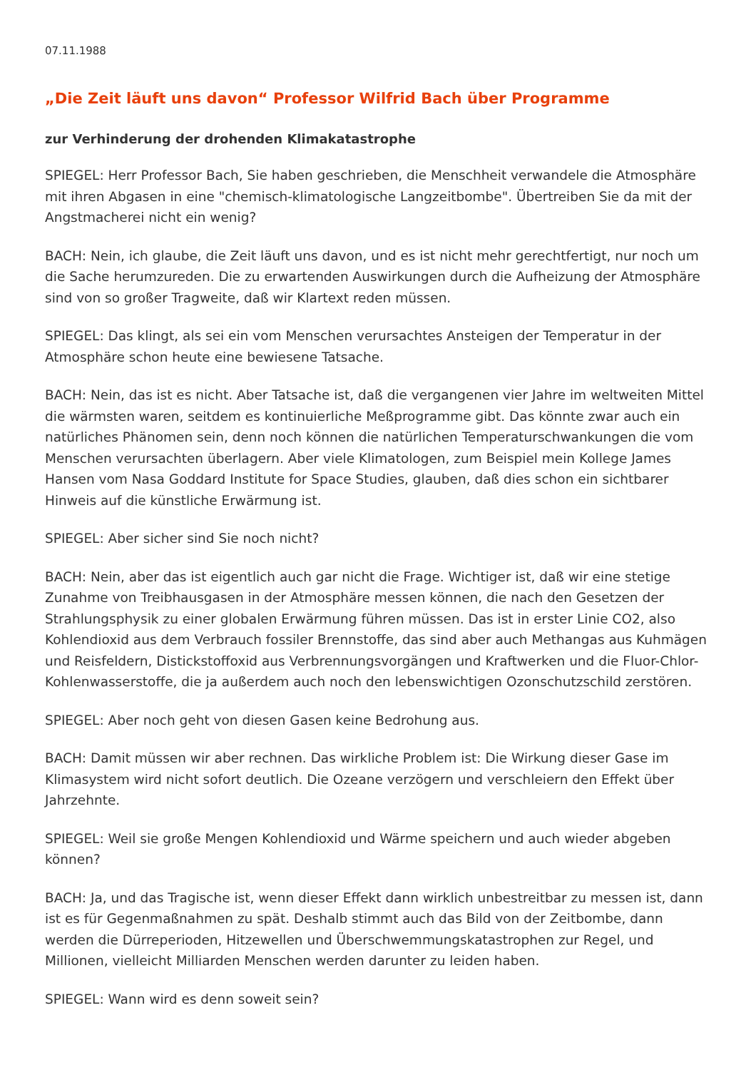07.11.1988
„Die Zeit läuft uns davon“ Professor Wilfrid Bach über Programme
zur Verhinderung der drohenden Klimakatastrophe
SPIEGEL: Herr Professor Bach, Sie haben geschrieben, die Menschheit verwandele die Atmosphäre mit ihren Abgasen in eine "chemisch-klimatologische Langzeitbombe". Übertreiben Sie da mit der Angstmacherei nicht ein wenig?
BACH: Nein, ich glaube, die Zeit läuft uns davon, und es ist nicht mehr gerechtfertigt, nur noch um die Sache herumzureden. Die zu erwartenden Auswirkungen durch die Aufheizung der Atmosphäre sind von so großer Tragweite, daß wir Klartext reden müssen.
SPIEGEL: Das klingt, als sei ein vom Menschen verursachtes Ansteigen der Temperatur in der Atmosphäre schon heute eine bewiesene Tatsache.
BACH: Nein, das ist es nicht. Aber Tatsache ist, daß die vergangenen vier Jahre im weltweiten Mittel die wärmsten waren, seitdem es kontinuierliche Meßprogramme gibt. Das könnte zwar auch ein natürliches Phänomen sein, denn noch können die natürlichen Temperaturschwankungen die vom Menschen verursachten überlagern. Aber viele Klimatologen, zum Beispiel mein Kollege James Hansen vom Nasa Goddard Institute for Space Studies, glauben, daß dies schon ein sichtbarer Hinweis auf die künstliche Erwärmung ist.
SPIEGEL: Aber sicher sind Sie noch nicht?
BACH: Nein, aber das ist eigentlich auch gar nicht die Frage. Wichtiger ist, daß wir eine stetige Zunahme von Treibhausgasen in der Atmosphäre messen können, die nach den Gesetzen der Strahlungsphysik zu einer globalen Erwärmung führen müssen. Das ist in erster Linie CO2, also Kohlendioxid aus dem Verbrauch fossiler Brennstoffe, das sind aber auch Methangas aus Kuhmägen und Reisfeldern, Distickstoffoxid aus Verbrennungsvorgängen und Kraftwerken und die Fluor-Chlor-Kohlenwasserstoffe, die ja außerdem auch noch den lebenswichtigen Ozonschutzschild zerstören.
SPIEGEL: Aber noch geht von diesen Gasen keine Bedrohung aus.
BACH: Damit müssen wir aber rechnen. Das wirkliche Problem ist: Die Wirkung dieser Gase im Klimasystem wird nicht sofort deutlich. Die Ozeane verzögern und verschleiern den Effekt über Jahrzehnte.
SPIEGEL: Weil sie große Mengen Kohlendioxid und Wärme speichern und auch wieder abgeben können?
BACH: Ja, und das Tragische ist, wenn dieser Effekt dann wirklich unbestreitbar zu messen ist, dann ist es für Gegenmaßnahmen zu spät. Deshalb stimmt auch das Bild von der Zeitbombe, dann werden die Dürreperioden, Hitzewellen und Überschwemmungskatastrophen zur Regel, und Millionen, vielleicht Milliarden Menschen werden darunter zu leiden haben.
SPIEGEL: Wann wird es denn soweit sein?